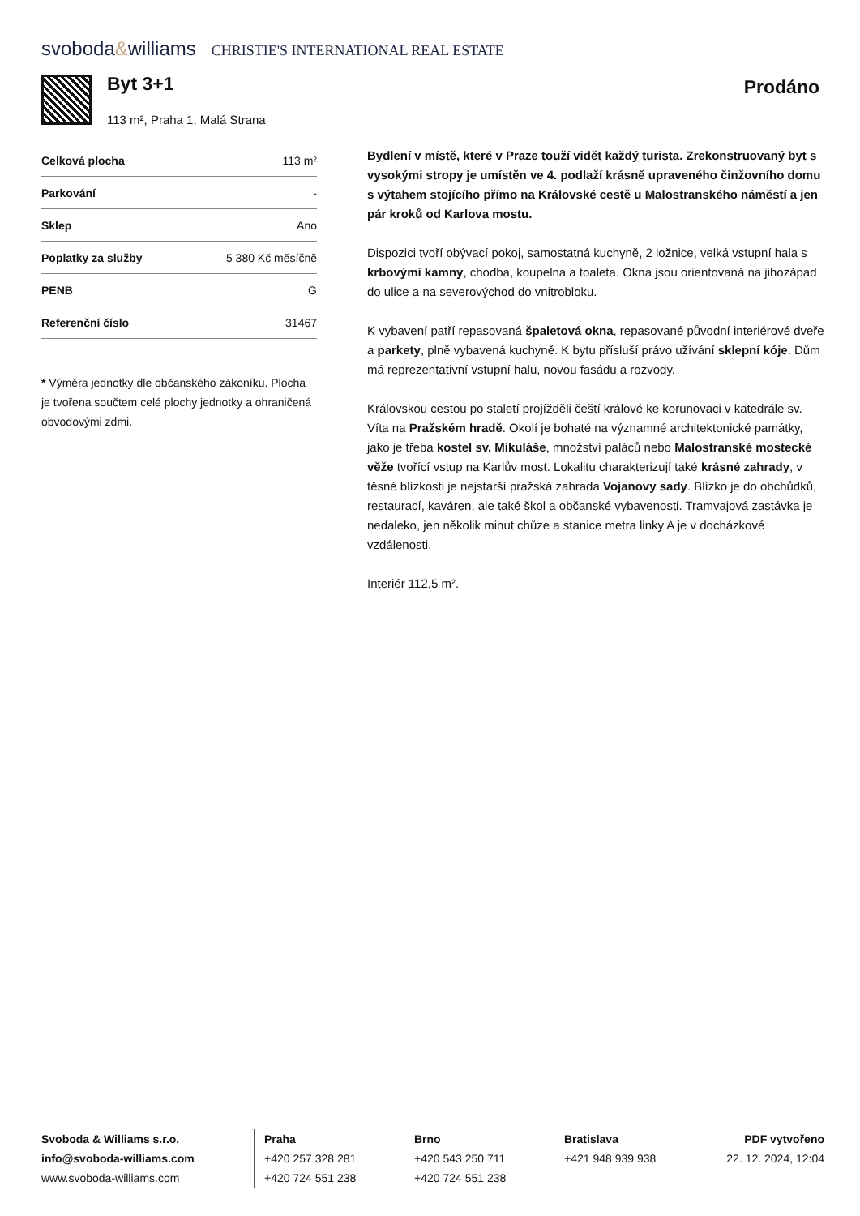svoboda&williams CHRISTIE'S INTERNATIONAL REAL ESTATE
Byt 3+1
113 m², Praha 1, Malá Strana
Prodáno
| Celková plocha | 113 m² |
| Parkování | - |
| Sklep | Ano |
| Poplatky za služby | 5 380 Kč měsíčně |
| PENB | G |
| Referenční číslo | 31467 |
* Výměra jednotky dle občanského zákoníku. Plocha je tvořena součtem celé plochy jednotky a ohraničená obvodovými zdmi.
Bydlení v místě, které v Praze touží vidět každý turista. Zrekonstruovaný byt s vysokými stropy je umístěn ve 4. podlaží krásně upraveného činžovního domu s výtahem stojícího přímo na Královské cestě u Malostranského náměstí a jen pár kroků od Karlova mostu.
Dispozici tvoří obývací pokoj, samostatná kuchyně, 2 ložnice, velká vstupní hala s krbovými kamny, chodba, koupelna a toaleta. Okna jsou orientovaná na jihozápad do ulice a na severovýchod do vnitrobloku.
K vybavení patří repasovaná špaletová okna, repasované původní interiérové dveře a parkety, plně vybavená kuchyně. K bytu přísluší právo užívání sklepní kóje. Dům má reprezentativní vstupní halu, novou fasádu a rozvody.
Královskou cestou po staletí projížděli čeští králové ke korunovaci v katedrále sv. Víta na Pražském hradě. Okolí je bohaté na významné architektonické památky, jako je třeba kostel sv. Mikuláše, množství paláců nebo Malostranské mostecké věže tvořící vstup na Karlův most. Lokalitu charakterizují také krásné zahrady, v těsné blízkosti je nejstarší pražská zahrada Vojanovy sady. Blízko je do obchůdků, restaurací, kaváren, ale také škol a občanské vybavenosti. Tramvajová zastávka je nedaleko, jen několik minut chůze a stanice metra linky A je v docházkové vzdálenosti.
Interiér 112,5 m².
Svoboda & Williams s.r.o.
info@svoboda-williams.com
www.svoboda-williams.com
Praha
+420 257 328 281
+420 724 551 238
Brno
+420 543 250 711
+420 724 551 238
Bratislava
+421 948 939 938
PDF vytvořeno
22. 12. 2024, 12:04